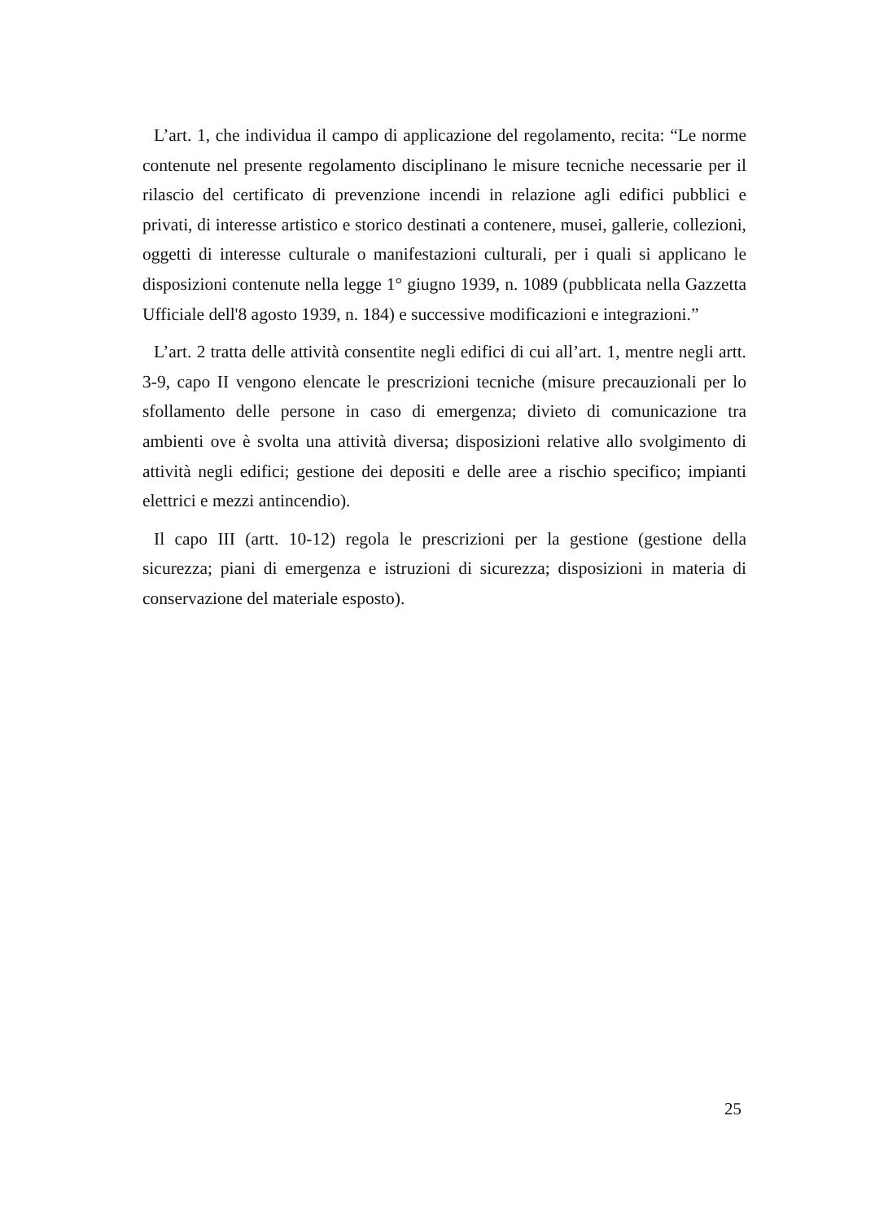L’art. 1, che individua il campo di applicazione del regolamento, recita: “Le norme contenute nel presente regolamento disciplinano le misure tecniche necessarie per il rilascio del certificato di prevenzione incendi in relazione agli edifici pubblici e privati, di interesse artistico e storico destinati a contenere, musei, gallerie, collezioni, oggetti di interesse culturale o manifestazioni culturali, per i quali si applicano le disposizioni contenute nella legge 1° giugno 1939, n. 1089 (pubblicata nella Gazzetta Ufficiale dell'8 agosto 1939, n. 184) e successive modificazioni e integrazioni.”
L’art. 2 tratta delle attività consentite negli edifici di cui all’art. 1, mentre negli artt. 3-9, capo II vengono elencate le prescrizioni tecniche (misure precauzionali per lo sfollamento delle persone in caso di emergenza; divieto di comunicazione tra ambienti ove è svolta una attività diversa; disposizioni relative allo svolgimento di attività negli edifici; gestione dei depositi e delle aree a rischio specifico; impianti elettrici e mezzi antincendio).
Il capo III (artt. 10-12) regola le prescrizioni per la gestione (gestione della sicurezza; piani di emergenza e istruzioni di sicurezza; disposizioni in materia di conservazione del materiale esposto).
25